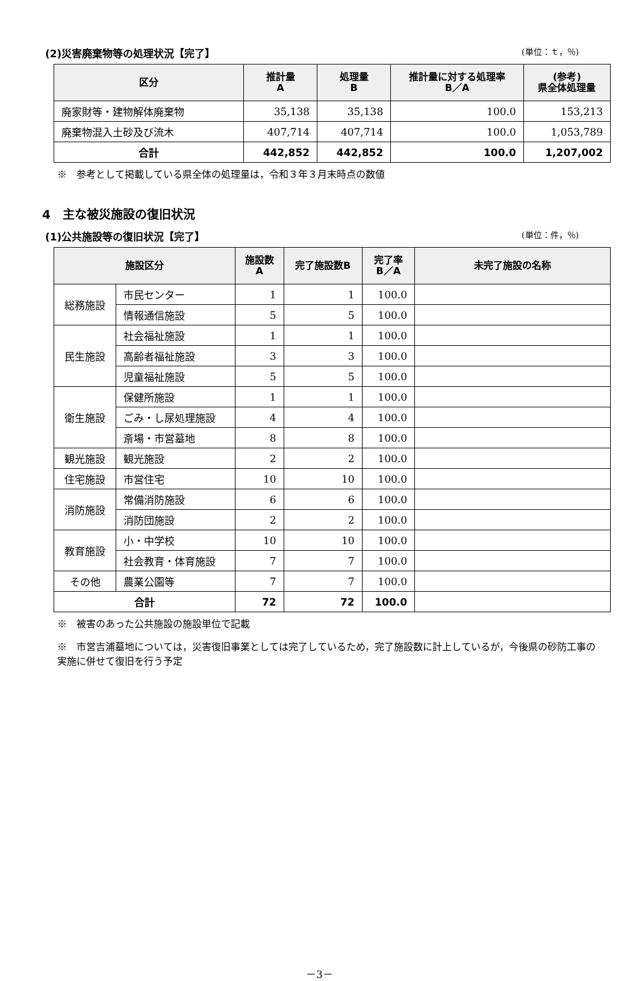(2)災害廃棄物等の処理状況【完了】 (単位：ｔ，％)
| 区分 | 推計量 A | 処理量 B | 推計量に対する処理率 B／A | (参考) 県全体処理量 |
| --- | --- | --- | --- | --- |
| 廃家財等・建物解体廃棄物 | 35,138 | 35,138 | 100.0 | 153,213 |
| 廃棄物混入土砂及び流木 | 407,714 | 407,714 | 100.0 | 1,053,789 |
| 合計 | 442,852 | 442,852 | 100.0 | 1,207,002 |
※　参考として掲載している県全体の処理量は，令和３年３月末時点の数値
4　主な被災施設の復旧状況
(1)公共施設等の復旧状況【完了】 (単位：件，％)
| 施設区分 | | 施設数 A | 完了施設数B | 完了率 B／A | 未完了施設の名称 |
| --- | --- | --- | --- | --- | --- |
| 総務施設 | 市民センター | 1 | 1 | 100.0 | |
| | 情報通信施設 | 5 | 5 | 100.0 | |
| 民生施設 | 社会福祉施設 | 1 | 1 | 100.0 | |
| | 高齢者福祉施設 | 3 | 3 | 100.0 | |
| | 児童福祉施設 | 5 | 5 | 100.0 | |
| 衛生施設 | 保健所施設 | 1 | 1 | 100.0 | |
| | ごみ・し尿処理施設 | 4 | 4 | 100.0 | |
| | 斎場・市営墓地 | 8 | 8 | 100.0 | |
| 観光施設 | 観光施設 | 2 | 2 | 100.0 | |
| 住宅施設 | 市営住宅 | 10 | 10 | 100.0 | |
| 消防施設 | 常備消防施設 | 6 | 6 | 100.0 | |
| | 消防団施設 | 2 | 2 | 100.0 | |
| 教育施設 | 小・中学校 | 10 | 10 | 100.0 | |
| | 社会教育・体育施設 | 7 | 7 | 100.0 | |
| その他 | 農業公園等 | 7 | 7 | 100.0 | |
| 合計 | | 72 | 72 | 100.0 | |
※　被害のあった公共施設の施設単位で記載
※　市営吉浦墓地については，災害復旧事業としては完了しているため，完了施設数に計上しているが，今後県の砂防工事の実施に併せて復旧を行う予定
－3－